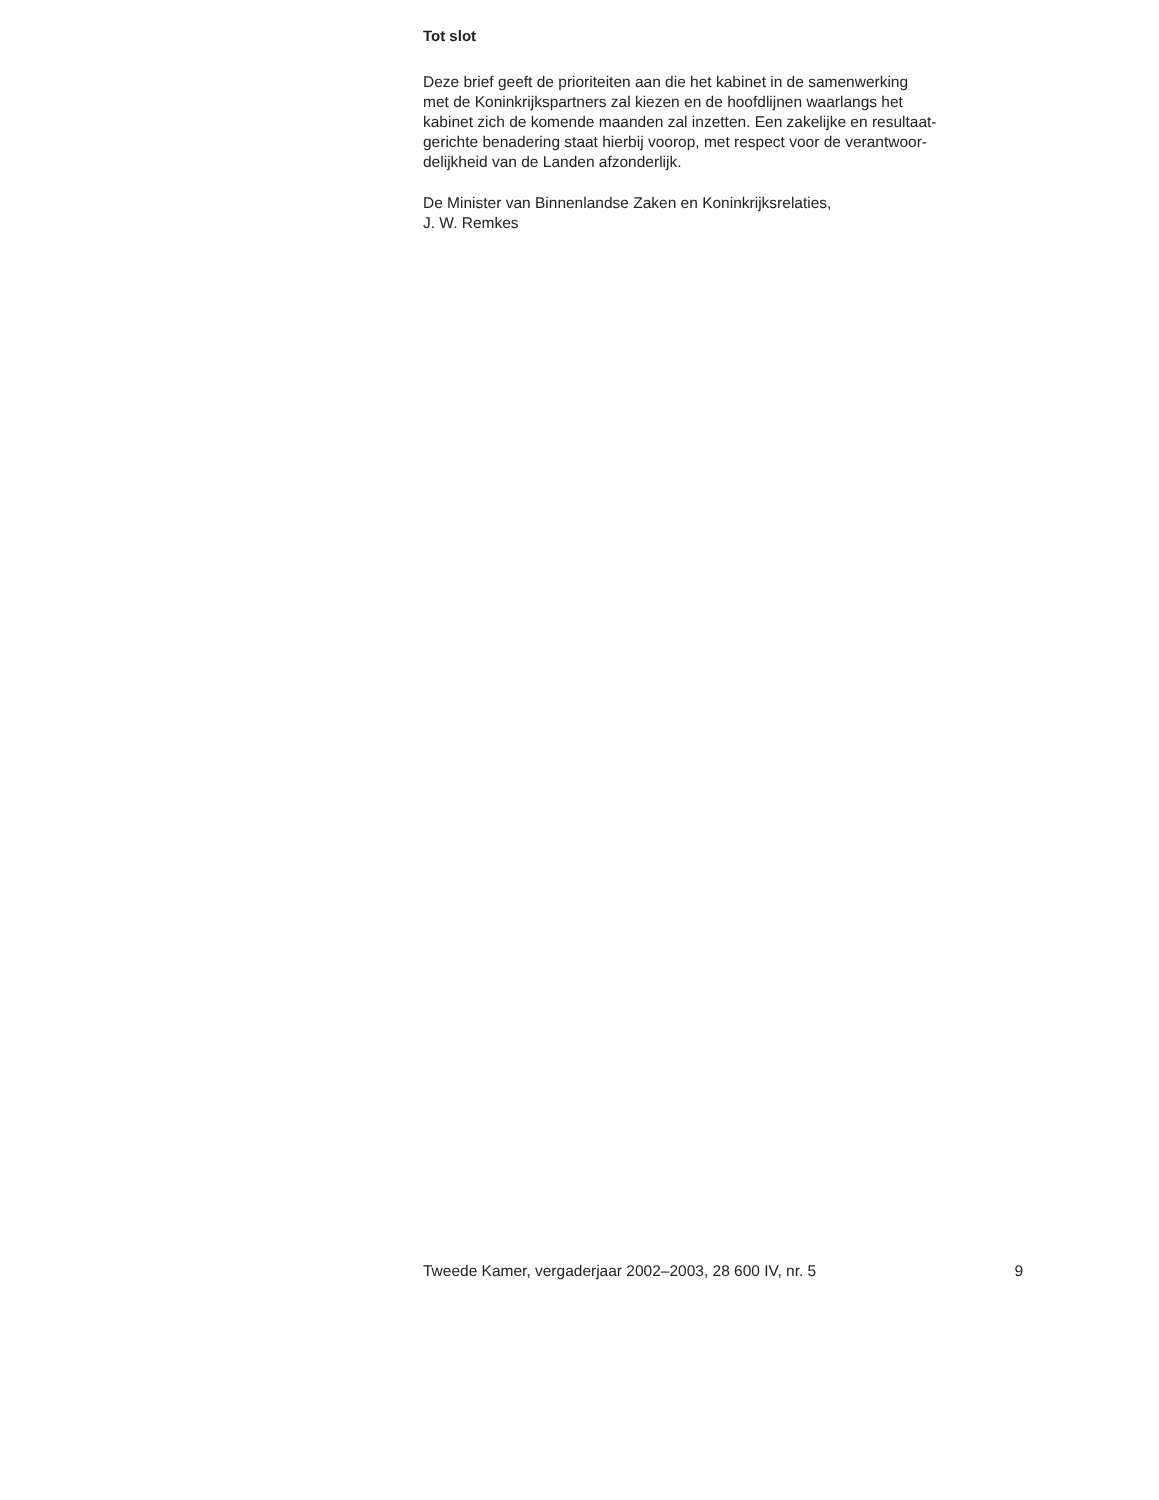Tot slot
Deze brief geeft de prioriteiten aan die het kabinet in de samenwerking
met de Koninkrijkspartners zal kiezen en de hoofdlijnen waarlangs het
kabinet zich de komende maanden zal inzetten. Een zakelijke en resultaat-
gerichte benadering staat hierbij voorop, met respect voor de verantwoor-
delijkheid van de Landen afzonderlijk.
De Minister van Binnenlandse Zaken en Koninkrijksrelaties,
J. W. Remkes
Tweede Kamer, vergaderjaar 2002–2003, 28 600 IV, nr. 5 9